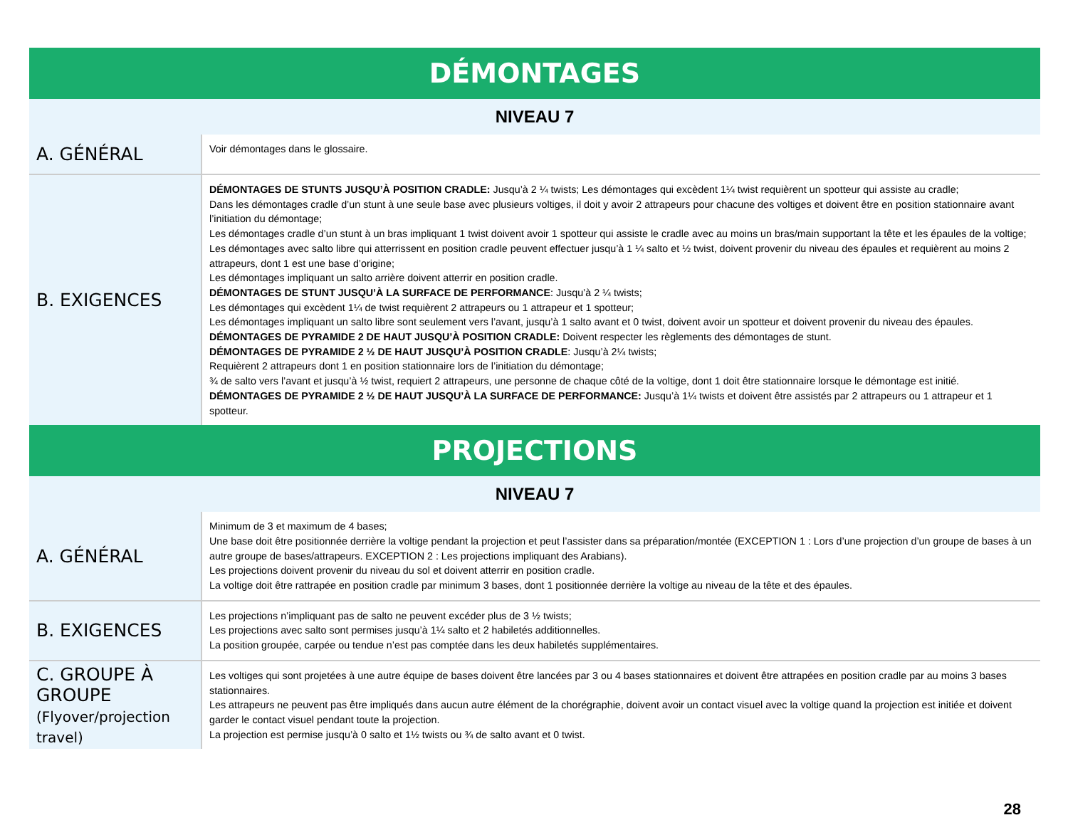| DÉMONTAGES | |
| --- | --- |
| NIVEAU 7 | |
| A. GÉNÉRAL | Voir démontages dans le glossaire. |
| B. EXIGENCES | DÉMONTAGES DE STUNTS JUSQU’À POSITION CRADLE: Jusqu’à 2 ¼ twists; Les démontages qui excèdent 1¼ twist requièrent un spotteur qui assiste au cradle; Dans les démontages cradle d’un stunt à une seule base avec plusieurs voltiges, il doit y avoir 2 attrapeurs pour chacune des voltiges et doivent être en position stationnaire avant l’initiation du démontage; Les démontages cradle d’un stunt à un bras impliquant 1 twist doivent avoir 1 spotteur qui assiste le cradle avec au moins un bras/main supportant la tête et les épaules de la voltige; Les démontages avec salto libre qui atterrissent en position cradle peuvent effectuer jusqu’à 1 ¼ salto et ½ twist, doivent provenir du niveau des épaules et requièrent au moins 2 attrapeurs, dont 1 est une base d’origine; Les démontages impliquant un salto arrière doivent atterrir en position cradle. DÉMONTAGES DE STUNT JUSQU’À LA SURFACE DE PERFORMANCE : Jusqu’à 2 ¼ twists; Les démontages qui excèdent 1¼ de twist requièrent 2 attrapeurs ou 1 attrapeur et 1 spotteur; Les démontages impliquant un salto libre sont seulement vers l’avant, jusqu’à 1 salto avant et 0 twist, doivent avoir un spotteur et doivent provenir du niveau des épaules. DÉMONTAGES DE PYRAMIDE 2 DE HAUT JUSQU’À POSITION CRADLE: Doivent respecter les règlements des démontages de stunt. DÉMONTAGES DE PYRAMIDE 2 ½ DE HAUT JUSQU’À POSITION CRADLE : Jusqu’à 2¼ twists; Requièrent 2 attrapeurs dont 1 en position stationnaire lors de l’initiation du démontage; ¾ de salto vers l’avant et jusqu’à ½ twist, requiert 2 attrapeurs, une personne de chaque côté de la voltige, dont 1 doit être stationnaire lorsque le démontage est initié. DÉMONTAGES DE PYRAMIDE 2 ½ DE HAUT JUSQU’À LA SURFACE DE PERFORMANCE: Jusqu’à 1¼ twists et doivent être assistés par 2 attrapeurs ou 1 attrapeur et 1 spotteur. |
| PROJECTIONS | |
| NIVEAU 7 | |
| A. GÉNÉRAL | Minimum de 3 et maximum de 4 bases; Une base doit être positionnée derrière la voltige pendant la projection et peut l’assister dans sa préparation/montée (EXCEPTION 1 : Lors d’une projection d’un groupe de bases à un autre groupe de bases/attrapeurs. EXCEPTION 2 : Les projections impliquant des Arabians). Les projections doivent provenir du niveau du sol et doivent atterrir en position cradle. La voltige doit être rattrapée en position cradle par minimum 3 bases, dont 1 positionnée derrière la voltige au niveau de la tête et des épaules. |
| B. EXIGENCES | Les projections n’impliquant pas de salto ne peuvent excéder plus de 3 ½ twists; Les projections avec salto sont permises jusqu’à 1¼ salto et 2 habiletés additionnelles. La position groupée, carpée ou tendue n’est pas comptée dans les deux habiletés supplémentaires. |
| C. GROUPE À GROUPE (Flyover/projection travel) | Les voltiges qui sont projetées à une autre équipe de bases doivent être lancées par 3 ou 4 bases stationnaires et doivent être attrapées en position cradle par au moins 3 bases stationnaires. Les attrapeurs ne peuvent pas être impliqués dans aucun autre élément de la chorégraphie, doivent avoir un contact visuel avec la voltige quand la projection est initiée et doivent garder le contact visuel pendant toute la projection. La projection est permise jusqu’à 0 salto et 1½ twists ou ¾ de salto avant et 0 twist. |
28